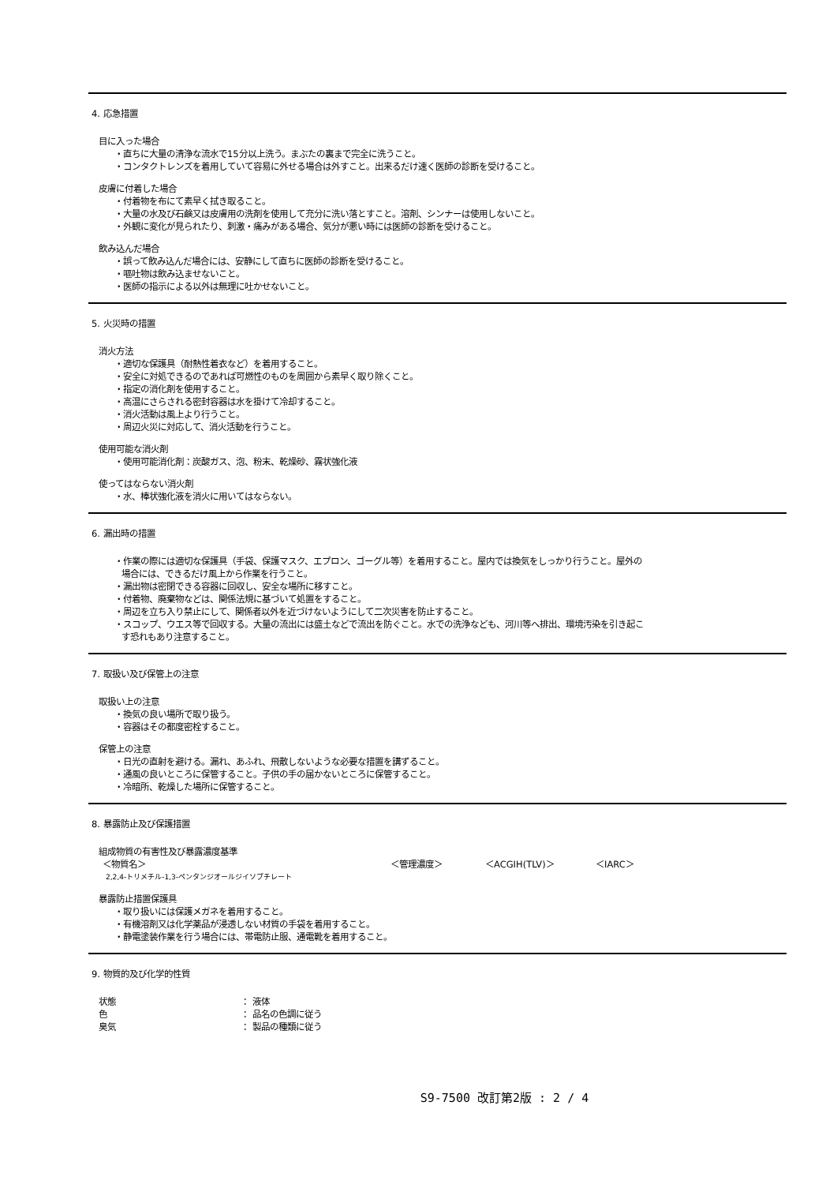4. 応急措置
目に入った場合
・直ちに大量の清浄な流水で15分以上洗う。まぶたの裏まで完全に洗うこと。
・コンタクトレンズを着用していて容易に外せる場合は外すこと。出来るだけ速く医師の診断を受けること。
皮膚に付着した場合
・付着物を布にて素早く拭き取ること。
・大量の水及び石鹸又は皮膚用の洗剤を使用して充分に洗い落とすこと。溶剤、シンナーは使用しないこと。
・外観に変化が見られたり、刺激・痛みがある場合、気分が悪い時には医師の診断を受けること。
飲み込んだ場合
・誤って飲み込んだ場合には、安静にして直ちに医師の診断を受けること。
・嘔吐物は飲み込ませないこと。
・医師の指示による以外は無理に吐かせないこと。
5. 火災時の措置
消火方法
・適切な保護具（耐熱性着衣など）を着用すること。
・安全に対処できるのであれば可燃性のものを周囲から素早く取り除くこと。
・指定の消化剤を使用すること。
・高温にさらされる密封容器は水を掛けて冷却すること。
・消火活動は風上より行うこと。
・周辺火災に対応して、消火活動を行うこと。
使用可能な消火剤
・使用可能消化剤：炭酸ガス、泡、粉末、乾燥砂、霧状強化液
使ってはならない消火剤
・水、棒状強化液を消火に用いてはならない。
6. 漏出時の措置
・作業の際には適切な保護具（手袋、保護マスク、エプロン、ゴーグル等）を着用すること。屋内では換気をしっかり行うこと。屋外の
場合には、できるだけ風上から作業を行うこと。
・漏出物は密閉できる容器に回収し、安全な場所に移すこと。
・付着物、廃棄物などは、関係法規に基づいて処置をすること。
・周辺を立ち入り禁止にして、関係者以外を近づけないようにして二次災害を防止すること。
・スコップ、ウエス等で回収する。大量の流出には盛土などで流出を防ぐこと。水での洗浄なども、河川等へ排出、環境汚染を引き起こ
す恐れもあり注意すること。
7. 取扱い及び保管上の注意
取扱い上の注意
・換気の良い場所で取り扱う。
・容器はその都度密栓すること。
保管上の注意
・日光の直射を避ける。漏れ、あふれ、飛散しないような必要な措置を講ずること。
・通風の良いところに保管すること。子供の手の届かないところに保管すること。
・冷暗所、乾燥した場所に保管すること。
8. 暴露防止及び保護措置
組成物質の有害性及び暴露濃度基準
＜物質名＞ ＜管理濃度＞ ＜ACGIH(TLV)＞ ＜IARC＞
2,2,4-トリメチル-1,3-ペンタンジオールジイソブチレート
暴露防止措置保護具
・取り扱いには保護メガネを着用すること。
・有機溶剤又は化学薬品が浸透しない材質の手袋を着用すること。
・静電塗装作業を行う場合には、帯電防止服、通電靴を着用すること。
9. 物質的及び化学的性質
状態 ： 液体
色 ： 品名の色調に従う
臭気 ： 製品の種類に従う
S9-7500 改訂第2版 : 2 / 4